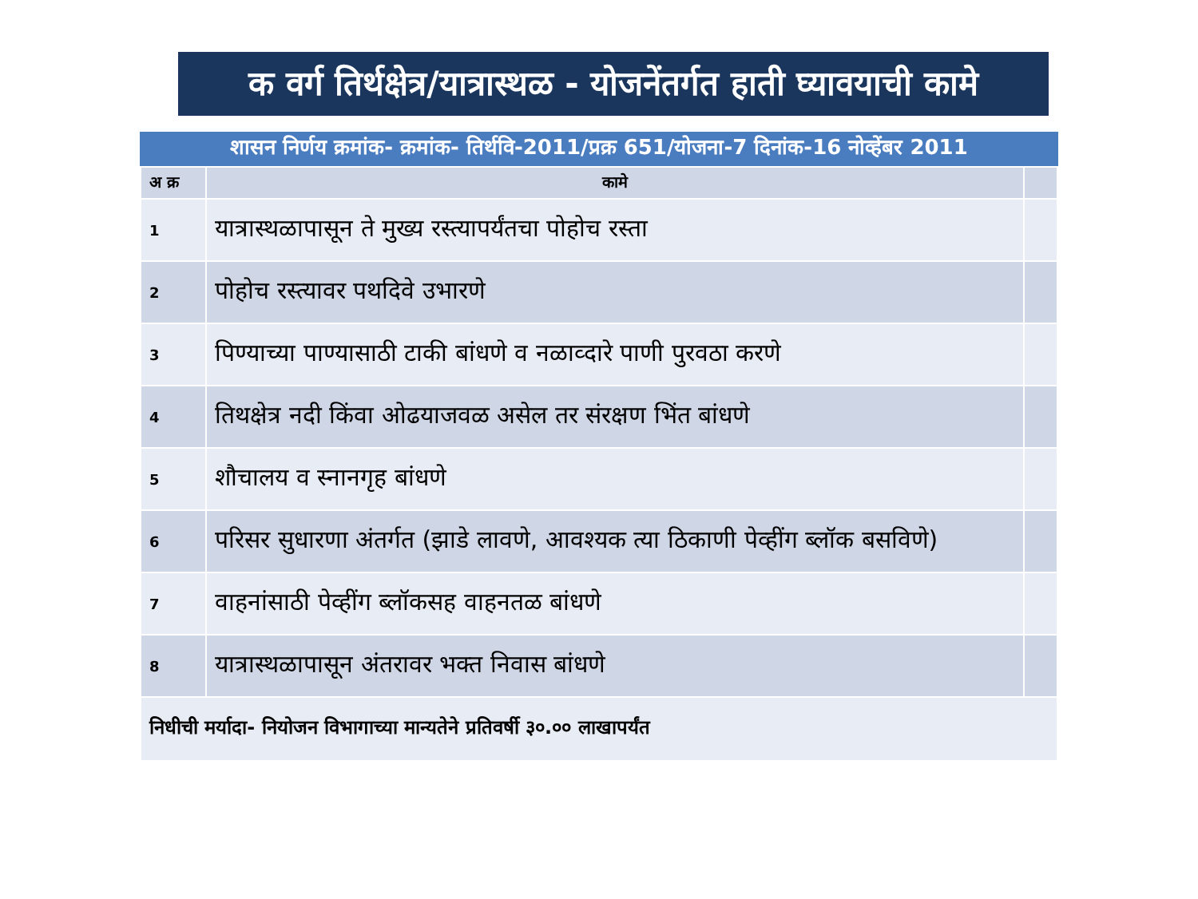क वर्ग तिर्थक्षेत्र/यात्रास्थळ - योजनेंतर्गत हाती घ्यावयाची कामे
शासन निर्णय क्रमांक- क्रमांक- तिर्थवि-2011/प्रक्र 651/योजना-7 दिनांक-16 नोव्हेंबर 2011
| अ क्र | कामे | |
| --- | --- | --- |
| 1 | यात्रास्थळापासून ते मुख्य रस्त्यापर्यंतचा पोहोच रस्ता | |
| 2 | पोहोच रस्त्यावर पथदिवे उभारणे | |
| 3 | पिण्याच्या पाण्यासाठी टाकी बांधणे व नळाव्दारे पाणी पुरवठा करणे | |
| 4 | तिथक्षेत्र नदी किंवा ओढयाजवळ असेल तर संरक्षण भिंत बांधणे | |
| 5 | शौचालय व स्नानगृह बांधणे | |
| 6 | परिसर सुधारणा अंतर्गत (झाडे लावणे, आवश्यक त्या ठिकाणी पेव्हींग ब्लॉक बसविणे) | |
| 7 | वाहनांसाठी पेव्हींग ब्लॉकसह वाहनतळ बांधणे | |
| 8 | यात्रास्थळापासून अंतरावर भक्त निवास बांधणे | |
| निधीची मर्यादा- नियोजन विभागाच्या मान्यतेने प्रतिवर्षी ३०.०० लाखापर्यंत | | |